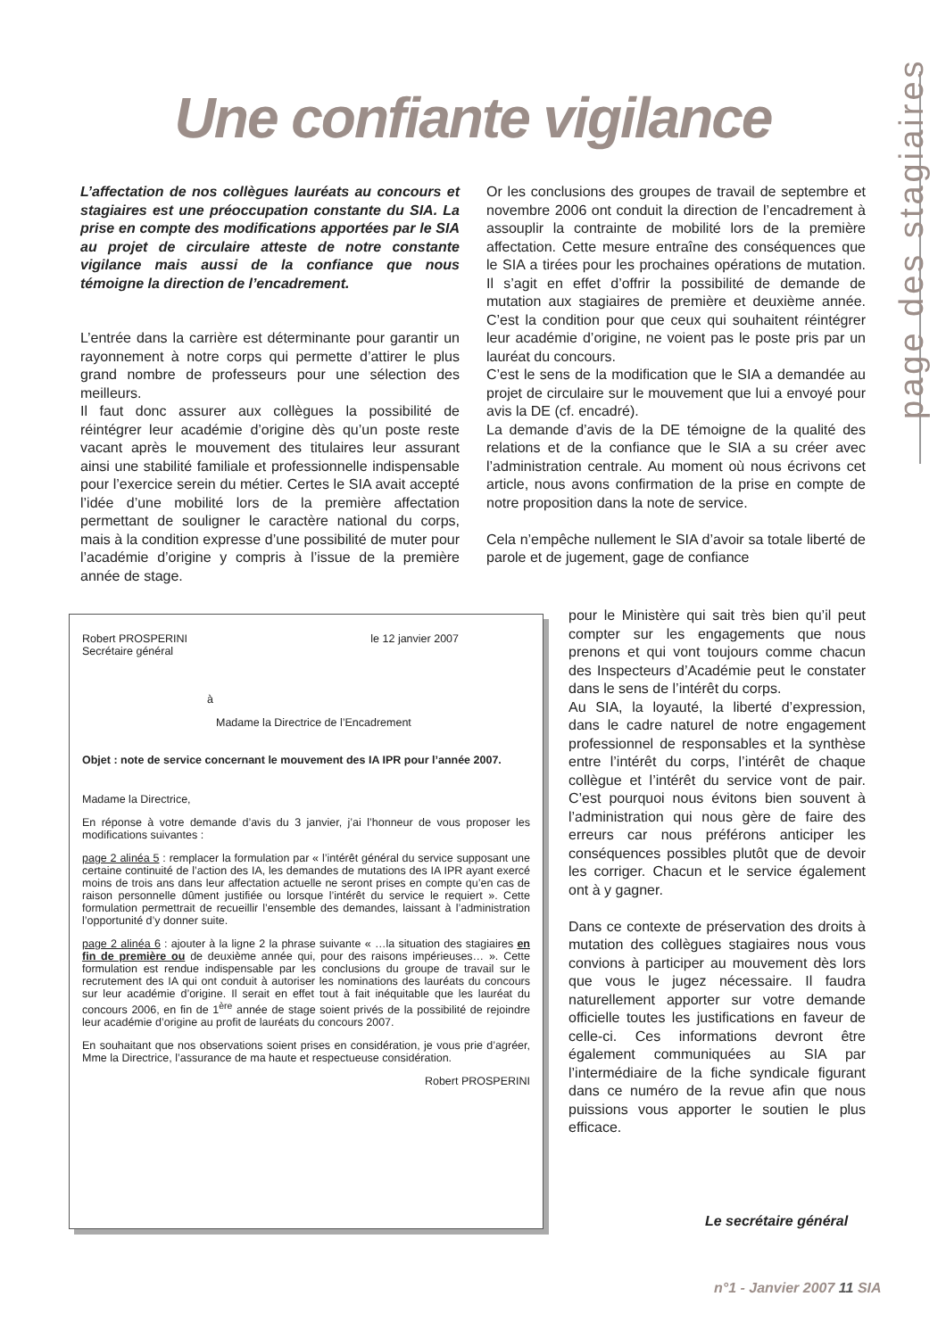Une confiante vigilance
page des stagiaires
L’affectation de nos collègues lauréats au concours et stagiaires est une préoccupation constante du SIA. La prise en compte des modifications apportées par le SIA au projet de circulaire atteste de notre constante vigilance mais aussi de la confiance que nous témoigne la direction de l’encadrement.
L’entrée dans la carrière est déterminante pour garantir un rayonnement à notre corps qui permette d’attirer le plus grand nombre de professeurs pour une sélection des meilleurs.
Il faut donc assurer aux collègues la possibilité de réintégrer leur académie d’origine dès qu’un poste reste vacant après le mouvement des titulaires leur assurant ainsi une stabilité familiale et professionnelle indispensable pour l’exercice serein du métier. Certes le SIA avait accepté l’idée d’une mobilité lors de la première affectation permettant de souligner le caractère national du corps, mais à la condition expresse d’une possibilité de muter pour l’académie d’origine y compris à l’issue de la première année de stage.
Or les conclusions des groupes de travail de septembre et novembre 2006 ont conduit la direction de l’encadrement à assouplir la contrainte de mobilité lors de la première affectation. Cette mesure entraîne des conséquences que le SIA a tirées pour les prochaines opérations de mutation. Il s’agit en effet d’offrir la possibilité de demande de mutation aux stagiaires de première et deuxième année. C’est la condition pour que ceux qui souhaitent réintégrer leur académie d’origine, ne voient pas le poste pris par un lauréat du concours.
C’est le sens de la modification que le SIA a demandée au projet de circulaire sur le mouvement que lui a envoyé pour avis la DE (cf. encadré).
La demande d’avis de la DE témoigne de la qualité des relations et de la confiance que le SIA a su créer avec l’administration centrale. Au moment où nous écrivons cet article, nous avons confirmation de la prise en compte de notre proposition dans la note de service.
Cela n’empêche nullement le SIA d’avoir sa totale liberté de parole et de jugement, gage de confiance
pour le Ministère qui sait très bien qu’il peut compter sur les engagements que nous prenons et qui vont toujours comme chacun des Inspecteurs d’Académie peut le constater dans le sens de l’intérêt du corps.
Au SIA, la loyauté, la liberté d’expression, dans le cadre naturel de notre engagement professionnel de responsables et la synthèse entre l’intérêt du corps, l’intérêt de chaque collègue et l’intérêt du service vont de pair. C’est pourquoi nous évitons bien souvent à l’administration qui nous gère de faire des erreurs car nous préférons anticiper les conséquences possibles plutôt que de devoir les corriger. Chacun et le service également ont à y gagner.
Dans ce contexte de préservation des droits à mutation des collègues stagiaires nous vous convions à participer au mouvement dès lors que vous le jugez nécessaire. Il faudra naturellement apporter sur votre demande officielle toutes les justifications en faveur de celle-ci. Ces informations devront être également communiquées au SIA par l’intermédiaire de la fiche syndicale figurant dans ce numéro de la revue afin que nous puissions vous apporter le soutien le plus efficace.
Robert PROSPERINI
Secrétaire général le 12 janvier 2007
à
Madame la Directrice de l’Encadrement
Objet : note de service concernant le mouvement des IA IPR pour l’année 2007.
Madame la Directrice,
En réponse à votre demande d’avis du 3 janvier, j’ai l’honneur de vous proposer les modifications suivantes :
page 2 alinéa 5 : remplacer la formulation par « l’intérêt général du service supposant une certaine continuité de l’action des IA, les demandes de mutations des IA IPR ayant exercé moins de trois ans dans leur affectation actuelle ne seront prises en compte qu’en cas de raison personnelle dûment justifiée ou lorsque l’intérêt du service le requiert ». Cette formulation permettrait de recueillir l’ensemble des demandes, laissant à l’administration l’opportunité d’y donner suite.
page 2 alinéa 6 : ajouter à la ligne 2 la phrase suivante « …la situation des stagiaires en fin de première ou de deuxième année qui, pour des raisons impérieuses… ». Cette formulation est rendue indispensable par les conclusions du groupe de travail sur le recrutement des IA qui ont conduit à autoriser les nominations des lauréats du concours sur leur académie d’origine. Il serait en effet tout à fait inéquitable que les lauréat du concours 2006, en fin de 1<sup>ère</sup> année de stage soient privés de la possibilité de rejoindre leur académie d’origine au profit de lauréats du concours 2007.
En souhaitant que nos observations soient prises en considération, je vous prie d’agréer, Mme la Directrice, l’assurance de ma haute et respectueuse considération.
Robert PROSPERINI
Le secrétaire général
n°1 - Janvier 2007 11 SIA